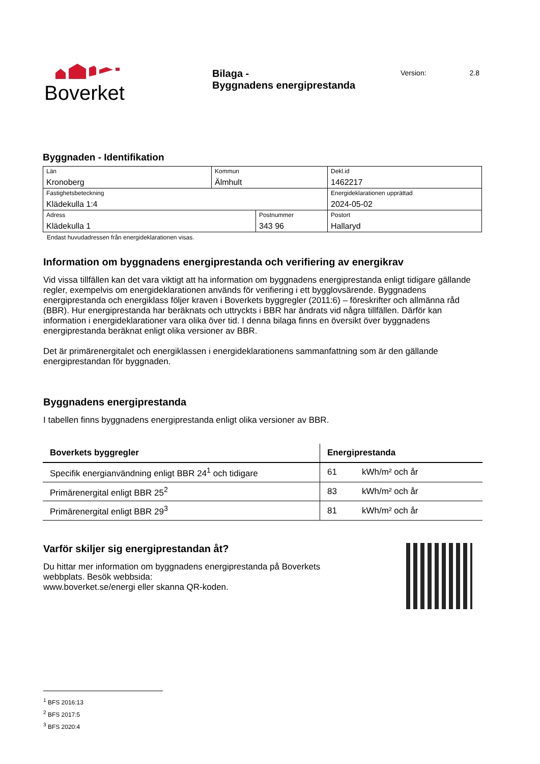Boverket
Bilaga -
Byggnadens energiprestanda
Version: 2.8
Byggnaden - Identifikation
| Län Kronoberg | Kommun Älmhult | | Dekl.id 1462217 |
| Fastighetsbeteckning Klädekulla 1:4 | | | Energideklarationen upprättad 2024-05-02 |
| Adress Klädekulla 1 | | Postnummer 343 96 | Postort Hallaryd |
Endast huvudadressen från energideklarationen visas.
Information om byggnadens energiprestanda och verifiering av energikrav
Vid vissa tillfällen kan det vara viktigt att ha information om byggnadens energiprestanda enligt tidigare gällande regler, exempelvis om energideklarationen används för verifiering i ett bygglovsärende. Byggnadens energiprestanda och energiklass följer kraven i Boverkets byggregler (2011:6) – föreskrifter och allmänna råd (BBR). Hur energiprestanda har beräknats och uttryckts i BBR har ändrats vid några tillfällen. Därför kan information i energideklarationer vara olika över tid. I denna bilaga finns en översikt över byggnadens energiprestanda beräknat enligt olika versioner av BBR.
Det är primärenergitalet och energiklassen i energideklarationens sammanfattning som är den gällande energiprestandan för byggnaden.
Byggnadens energiprestanda
I tabellen finns byggnadens energiprestanda enligt olika versioner av BBR.
| Boverkets byggregler | Energiprestanda | |
| --- | --- | --- |
| Specifik energianvändning enligt BBR 24<sup>1</sup> och tidigare | 61 | kWh/m² och år |
| Primärenergital enligt BBR 25<sup>2</sup> | 83 | kWh/m² och år |
| Primärenergital enligt BBR 29<sup>3</sup> | 81 | kWh/m² och år |
Varför skiljer sig energiprestandan åt?
Du hittar mer information om byggnadens energiprestanda på Boverkets
webbplats. Besök webbsida:
www.boverket.se/energi eller skanna QR-koden.
<sup>1</sup> BFS 2016:13
<sup>2</sup> BFS 2017:5
<sup>3</sup> BFS 2020:4